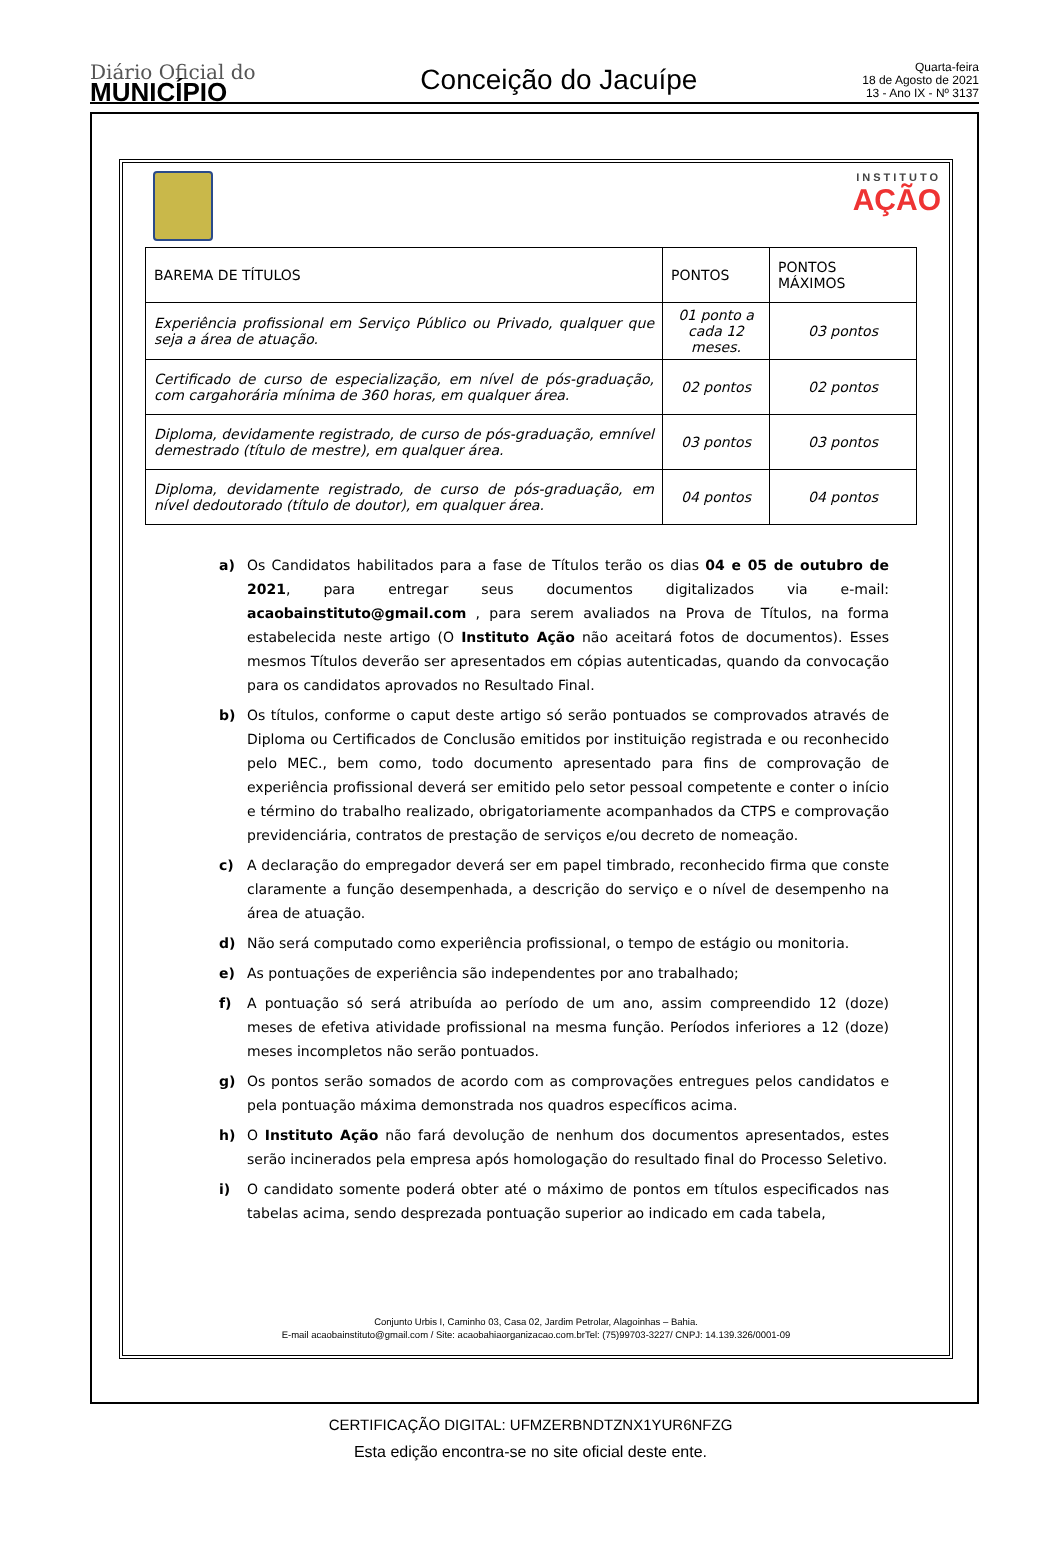Diário Oficial do
MUNICÍPIO
Conceição do Jacuípe
Quarta-feira
18 de Agosto de 2021
13 - Ano IX - Nº 3137
INSTITUTO
AÇÃO
| BAREMA DE TÍTULOS | PONTOS | PONTOS MÁXIMOS |
| Experiência profissional em Serviço Público ou Privado, qualquer que seja a área de atuação. | 01 ponto a cada 12 meses. | 03 pontos |
| Certificado de curso de especialização, em nível de pós-graduação, com cargahorária mínima de 360 horas, em qualquer área. | 02 pontos | 02 pontos |
| Diploma, devidamente registrado, de curso de pós-graduação, emnível demestrado (título de mestre), em qualquer área. | 03 pontos | 03 pontos |
| Diploma, devidamente registrado, de curso de pós-graduação, em nível dedoutorado (título de doutor), em qualquer área. | 04 pontos | 04 pontos |
a) Os Candidatos habilitados para a fase de Títulos terão os dias 04 e 05 de outubro de 2021, para entregar seus documentos digitalizados via e-mail: acaobainstituto@gmail.com , para serem avaliados na Prova de Títulos, na forma estabelecida neste artigo (O Instituto Ação não aceitará fotos de documentos). Esses mesmos Títulos deverão ser apresentados em cópias autenticadas, quando da convocação para os candidatos aprovados no Resultado Final.
b) Os títulos, conforme o caput deste artigo só serão pontuados se comprovados através de Diploma ou Certificados de Conclusão emitidos por instituição registrada e ou reconhecido pelo MEC., bem como, todo documento apresentado para fins de comprovação de experiência profissional deverá ser emitido pelo setor pessoal competente e conter o início e término do trabalho realizado, obrigatoriamente acompanhados da CTPS e comprovação previdenciária, contratos de prestação de serviços e/ou decreto de nomeação.
c) A declaração do empregador deverá ser em papel timbrado, reconhecido firma que conste claramente a função desempenhada, a descrição do serviço e o nível de desempenho na área de atuação.
d) Não será computado como experiência profissional, o tempo de estágio ou monitoria.
e) As pontuações de experiência são independentes por ano trabalhado;
f) A pontuação só será atribuída ao período de um ano, assim compreendido 12 (doze) meses de efetiva atividade profissional na mesma função. Períodos inferiores a 12 (doze) meses incompletos não serão pontuados.
g) Os pontos serão somados de acordo com as comprovações entregues pelos candidatos e pela pontuação máxima demonstrada nos quadros específicos acima.
h) O Instituto Ação não fará devolução de nenhum dos documentos apresentados, estes serão incinerados pela empresa após homologação do resultado final do Processo Seletivo.
i) O candidato somente poderá obter até o máximo de pontos em títulos especificados nas tabelas acima, sendo desprezada pontuação superior ao indicado em cada tabela,
Conjunto Urbis I, Caminho 03, Casa 02, Jardim Petrolar, Alagoinhas – Bahia.
E-mail acaobainstituto@gmail.com / Site: acaobahiaorganizacao.com.brTel: (75)99703-3227/ CNPJ: 14.139.326/0001-09
CERTIFICAÇÃO DIGITAL: UFMZERBNDTZNX1YUR6NFZG
Esta edição encontra-se no site oficial deste ente.